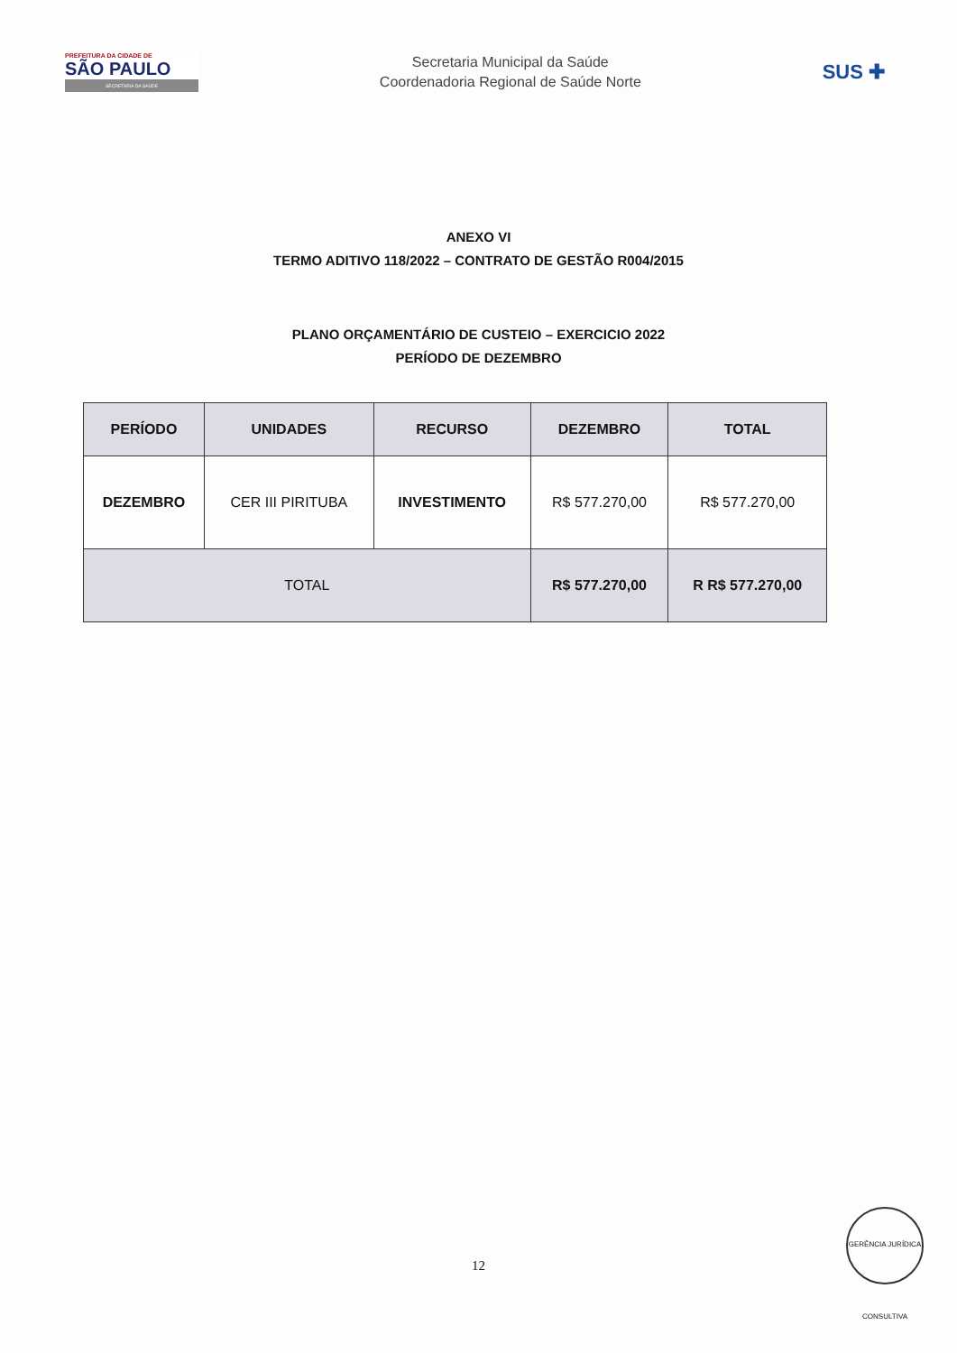PREFEITURA DA CIDADE DE
SÃO PAULO
SECRETARIA DA SAÚDE
Secretaria Municipal da Saúde
Coordenadoria Regional de Saúde Norte
SUS ✚
ANEXO VI
TERMO ADITIVO 118/2022 – CONTRATO DE GESTÃO R004/2015
PLANO ORÇAMENTÁRIO DE CUSTEIO – EXERCICIO 2022
PERÍODO DE DEZEMBRO
| PERÍODO | UNIDADES | RECURSO | DEZEMBRO | TOTAL |
| --- | --- | --- | --- | --- |
| DEZEMBRO | CER III PIRITUBA | INVESTIMENTO | R$ 577.270,00 | R$ 577.270,00 |
| TOTAL | | | R$ 577.270,00 | R R$ 577.270,00 |
12
GERÊNCIA JURÍDICA CONSULTIVA